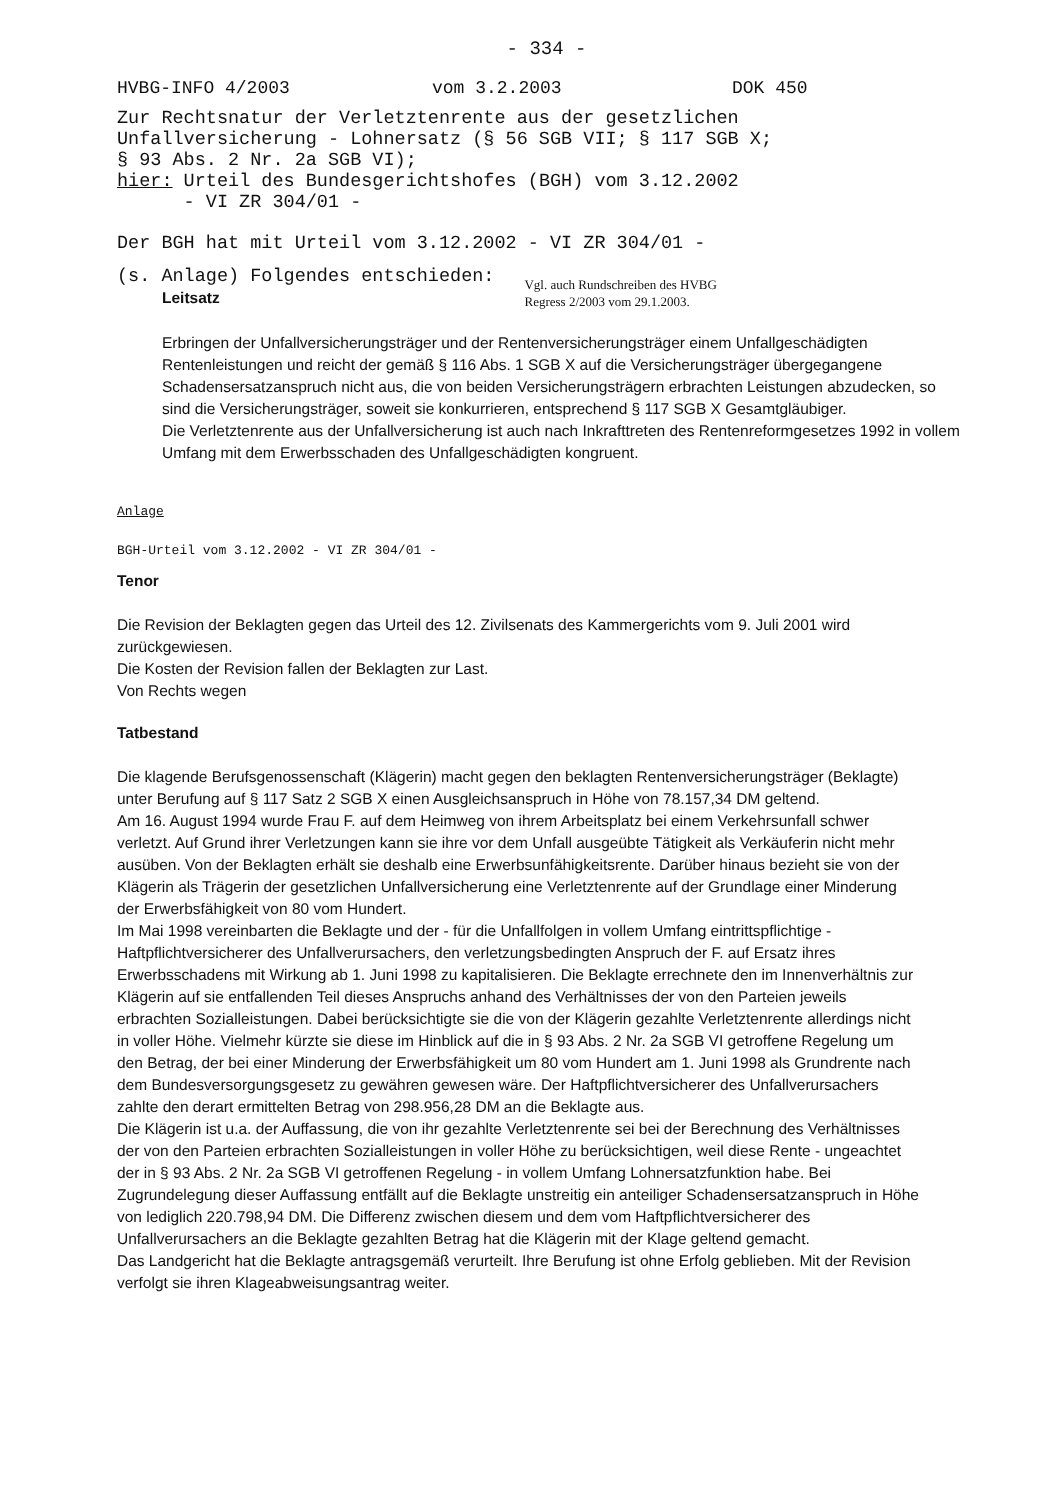- 334 -
HVBG-INFO 4/2003 vom 3.2.2003 DOK 450
Zur Rechtsnatur der Verletztenrente aus der gesetzlichen
Unfallversicherung - Lohnersatz (§ 56 SGB VII; § 117 SGB X;
§ 93 Abs. 2 Nr. 2a SGB VI);
hier: Urteil des Bundesgerichtshofes (BGH) vom 3.12.2002
- VI ZR 304/01 -
Der BGH hat mit Urteil vom 3.12.2002 - VI ZR 304/01 -
(s. Anlage) Folgendes entschieden:
Leitsatz
Vgl. auch Rundschreiben des HVBG
Regress 2/2003 vom 29.1.2003.
Erbringen der Unfallversicherungsträger und der Rentenversicherungsträger einem Unfallgeschädigten Rentenleistungen und reicht der gemäß § 116 Abs. 1 SGB X auf die Versicherungsträger übergegangene Schadensersatzanspruch nicht aus, die von beiden Versicherungsträgern erbrachten Leistungen abzudecken, so sind die Versicherungsträger, soweit sie konkurrieren, entsprechend § 117 SGB X Gesamtgläubiger.
Die Verletztenrente aus der Unfallversicherung ist auch nach Inkrafttreten des Rentenreformgesetzes 1992 in vollem Umfang mit dem Erwerbsschaden des Unfallgeschädigten kongruent.
Anlage
BGH-Urteil vom 3.12.2002 - VI ZR 304/01 -
Tenor
Die Revision der Beklagten gegen das Urteil des 12. Zivilsenats des Kammergerichts vom 9. Juli 2001 wird zurückgewiesen.
Die Kosten der Revision fallen der Beklagten zur Last.
Von Rechts wegen
Tatbestand
Die klagende Berufsgenossenschaft (Klägerin) macht gegen den beklagten Rentenversicherungsträger (Beklagte) unter Berufung auf § 117 Satz 2 SGB X einen Ausgleichsanspruch in Höhe von 78.157,34 DM geltend.
Am 16. August 1994 wurde Frau F. auf dem Heimweg von ihrem Arbeitsplatz bei einem Verkehrsunfall schwer verletzt. Auf Grund ihrer Verletzungen kann sie ihre vor dem Unfall ausgeübte Tätigkeit als Verkäuferin nicht mehr ausüben. Von der Beklagten erhält sie deshalb eine Erwerbsunfähigkeitsrente. Darüber hinaus bezieht sie von der Klägerin als Trägerin der gesetzlichen Unfallversicherung eine Verletztenrente auf der Grundlage einer Minderung der Erwerbsfähigkeit von 80 vom Hundert.
Im Mai 1998 vereinbarten die Beklagte und der - für die Unfallfolgen in vollem Umfang eintrittspflichtige - Haftpflichtversicherer des Unfallverursachers, den verletzungsbedingten Anspruch der F. auf Ersatz ihres Erwerbsschadens mit Wirkung ab 1. Juni 1998 zu kapitalisieren. Die Beklagte errechnete den im Innenverhältnis zur Klägerin auf sie entfallenden Teil dieses Anspruchs anhand des Verhältnisses der von den Parteien jeweils erbrachten Sozialleistungen. Dabei berücksichtigte sie die von der Klägerin gezahlte Verletztenrente allerdings nicht in voller Höhe. Vielmehr kürzte sie diese im Hinblick auf die in § 93 Abs. 2 Nr. 2a SGB VI getroffene Regelung um den Betrag, der bei einer Minderung der Erwerbsfähigkeit um 80 vom Hundert am 1. Juni 1998 als Grundrente nach dem Bundesversorgungsgesetz zu gewähren gewesen wäre. Der Haftpflichtversicherer des Unfallverursachers zahlte den derart ermittelten Betrag von 298.956,28 DM an die Beklagte aus.
Die Klägerin ist u.a. der Auffassung, die von ihr gezahlte Verletztenrente sei bei der Berechnung des Verhältnisses der von den Parteien erbrachten Sozialleistungen in voller Höhe zu berücksichtigen, weil diese Rente - ungeachtet der in § 93 Abs. 2 Nr. 2a SGB VI getroffenen Regelung - in vollem Umfang Lohnersatzfunktion habe. Bei Zugrundelegung dieser Auffassung entfällt auf die Beklagte unstreitig ein anteiliger Schadensersatzanspruch in Höhe von lediglich 220.798,94 DM. Die Differenz zwischen diesem und dem vom Haftpflichtversicherer des Unfallverursachers an die Beklagte gezahlten Betrag hat die Klägerin mit der Klage geltend gemacht.
Das Landgericht hat die Beklagte antragsgemäß verurteilt. Ihre Berufung ist ohne Erfolg geblieben. Mit der Revision verfolgt sie ihren Klageabweisungsantrag weiter.